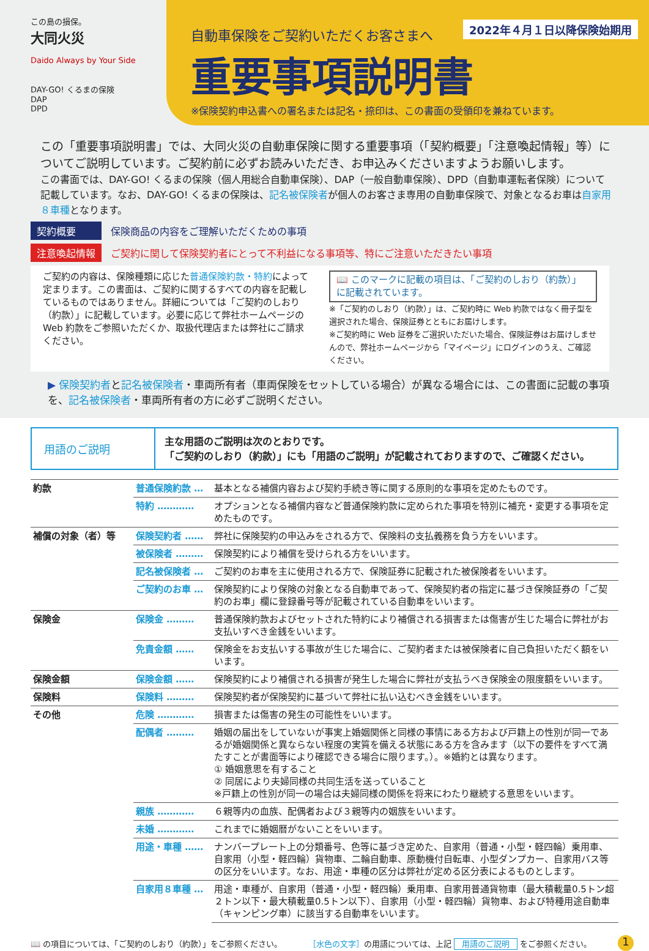この島の損保。
大同火災
Daido Always by Your Side
DAY-GO! くるまの保険
DAP
DPD
2022年４月１日以降保険始期用
自動車保険をご契約いただくお客さまへ
重要事項説明書
※保険契約申込書への署名または記名・捺印は、この書面の受領印を兼ねています。
この「重要事項説明書」では、大同火災の自動車保険に関する重要事項（「契約概要」「注意喚起情報」等）についてご説明しています。ご契約前に必ずお読みいただき、お申込みくださいますようお願いします。
この書面では、DAY-GO! くるまの保険（個人用総合自動車保険）、DAP（一般自動車保険）、DPD（自動車運転者保険）について記載しています。なお、DAY-GO! くるまの保険は、記名被保険者が個人のお客さま専用の自動車保険で、対象となるお車は自家用８車種となります。
契約概要 保険商品の内容をご理解いただくための事項
注意喚起情報 ご契約に関して保険契約者にとって不利益になる事項等、特にご注意いただきたい事項
ご契約の内容は、保険種類に応じた普通保険約款・特約によって定まります。この書面は、ご契約に関するすべての内容を記載しているものではありません。詳細については「ご契約のしおり（約款）」に記載しています。必要に応じて弊社ホームページの Web 約款をご参照いただくか、取扱代理店または弊社にご請求ください。
📖 このマークに記載の項目は、「ご契約のしおり（約款）」に記載されています。
※「ご契約のしおり（約款）」は、ご契約時に Web 約款ではなく冊子型を選択された場合、保険証券とともにお届けします。
※ご契約時に Web 証券をご選択いただいた場合、保険証券はお届けしませんので、弊社ホームページから「マイページ」にログインのうえ、ご確認ください。
▶ 保険契約者と記名被保険者・車両所有者（車両保険をセットしている場合）が異なる場合には、この書面に記載の事項を、記名被保険者・車両所有者の方に必ずご説明ください。
用語のご説明
主な用語のご説明は次のとおりです。
「ご契約のしおり（約款）」にも「用語のご説明」が記載されておりますので、ご確認ください。
| 約款 | 普通保険約款 … | 基本となる補償内容および契約手続き等に関する原則的な事項を定めたものです。 |
| | 特約 ………… | オプションとなる補償内容など普通保険約款に定められた事項を特別に補充・変更する事項を定めたものです。 |
| 補償の対象（者）等 | 保険契約者 …… | 弊社に保険契約の申込みをされる方で、保険料の支払義務を負う方をいいます。 |
| | 被保険者 ……… | 保険契約により補償を受けられる方をいいます。 |
| | 記名被保険者 … | ご契約のお車を主に使用される方で、保険証券に記載された被保険者をいいます。 |
| | ご契約のお車 … | 保険契約により保険の対象となる自動車であって、保険契約者の指定に基づき保険証券の「ご契約のお車」欄に登録番号等が記載されている自動車をいいます。 |
| 保険金 | 保険金 ……… | 普通保険約款およびセットされた特約により補償される損害または傷害が生じた場合に弊社がお支払いすべき金銭をいいます。 |
| | 免責金額 …… | 保険金をお支払いする事故が生じた場合に、ご契約者または被保険者に自己負担いただく額をいいます。 |
| 保険金額 | 保険金額 …… | 保険契約により補償される損害が発生した場合に弊社が支払うべき保険金の限度額をいいます。 |
| 保険料 | 保険料 ……… | 保険契約者が保険契約に基づいて弊社に払い込むべき金銭をいいます。 |
| その他 | 危険 ………… | 損害または傷害の発生の可能性をいいます。 |
| | 配偶者 ……… | 婚姻の届出をしていないが事実上婚姻関係と同様の事情にある方および戸籍上の性別が同一であるが婚姻関係と異ならない程度の実質を備える状態にある方を含みます（以下の要件をすべて満たすことが書面等により確認できる場合に限ります。）。※婚約とは異なります。 ① 婚姻意思を有すること ② 同居により夫婦同様の共同生活を送っていること ※戸籍上の性別が同一の場合は夫婦同様の関係を将来にわたり継続する意思をいいます。 |
| | 親族 ………… | ６親等内の血族、配偶者および３親等内の姻族をいいます。 |
| | 未婚 ………… | これまでに婚姻暦がないことをいいます。 |
| | 用途・車種 …… | ナンバープレート上の分類番号、色等に基づき定めた、自家用（普通・小型・軽四輪）乗用車、自家用（小型・軽四輪）貨物車、二輪自動車、原動機付自転車、小型ダンプカー、自家用バス等の区分をいいます。なお、用途・車種の区分は弊社が定める区分表によるものとします。 |
| | 自家用８車種 … | 用途・車種が、自家用（普通・小型・軽四輪）乗用車、自家用普通貨物車（最大積載量0.5トン超２トン以下・最大積載量0.5トン以下）、自家用（小型・軽四輪）貨物車、および特種用途自動車（キャンピング車）に該当する自動車をいいます。 |
📖 の項目については、「ご契約のしおり（約款）」をご参照ください。 ［水色の文字］の用語については、上記 用語のご説明 をご参照ください。 1